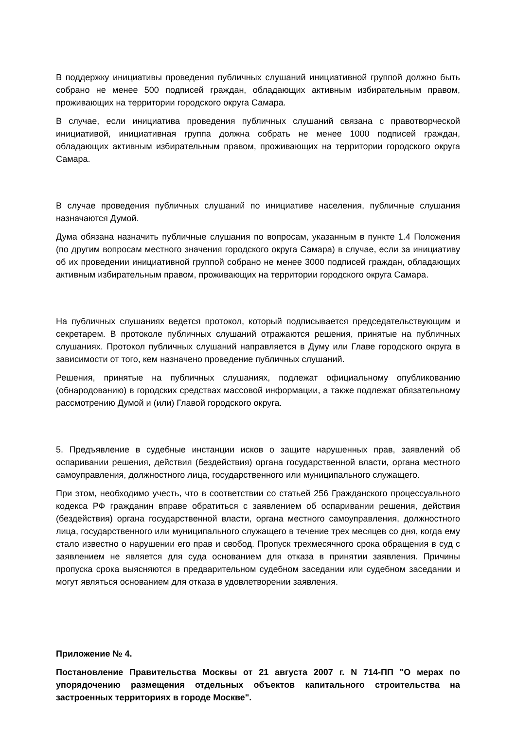В поддержку инициативы проведения публичных слушаний инициативной группой должно быть собрано не менее 500 подписей граждан, обладающих активным избирательным правом, проживающих на территории городского округа Самара.
В случае, если инициатива проведения публичных слушаний связана с правотворческой инициативой, инициативная группа должна собрать не менее 1000 подписей граждан, обладающих активным избирательным правом, проживающих на территории городского округа Самара.
В случае проведения публичных слушаний по инициативе населения, публичные слушания назначаются Думой.
Дума обязана назначить публичные слушания по вопросам, указанным в пункте 1.4 Положения (по другим вопросам местного значения городского округа Самара) в случае, если за инициативу об их проведении инициативной группой собрано не менее 3000 подписей граждан, обладающих активным избирательным правом, проживающих на территории городского округа Самара.
На публичных слушаниях ведется протокол, который подписывается председательствующим и секретарем. В протоколе публичных слушаний отражаются решения, принятые на публичных слушаниях. Протокол публичных слушаний направляется в Думу или Главе городского округа в зависимости от того, кем назначено проведение публичных слушаний.
Решения, принятые на публичных слушаниях, подлежат официальному опубликованию (обнародованию) в городских средствах массовой информации, а также подлежат обязательному рассмотрению Думой и (или) Главой городского округа.
5. Предъявление в судебные инстанции исков о защите нарушенных прав, заявлений об оспаривании решения, действия (бездействия) органа государственной власти, органа местного самоуправления, должностного лица, государственного или муниципального служащего.
При этом, необходимо учесть, что в соответствии со статьей 256 Гражданского процессуального кодекса РФ гражданин вправе обратиться с заявлением об оспаривании решения, действия (бездействия) органа государственной власти, органа местного самоуправления, должностного лица, государственного или муниципального служащего в течение трех месяцев со дня, когда ему стало известно о нарушении его прав и свобод. Пропуск трехмесячного срока обращения в суд с заявлением не является для суда основанием для отказа в принятии заявления. Причины пропуска срока выясняются в предварительном судебном заседании или судебном заседании и могут являться основанием для отказа в удовлетворении заявления.
Приложение № 4.
Постановление Правительства Москвы от 21 августа 2007 г. N 714-ПП "О мерах по упорядочению размещения отдельных объектов капитального строительства на застроенных территориях в городе Москве".